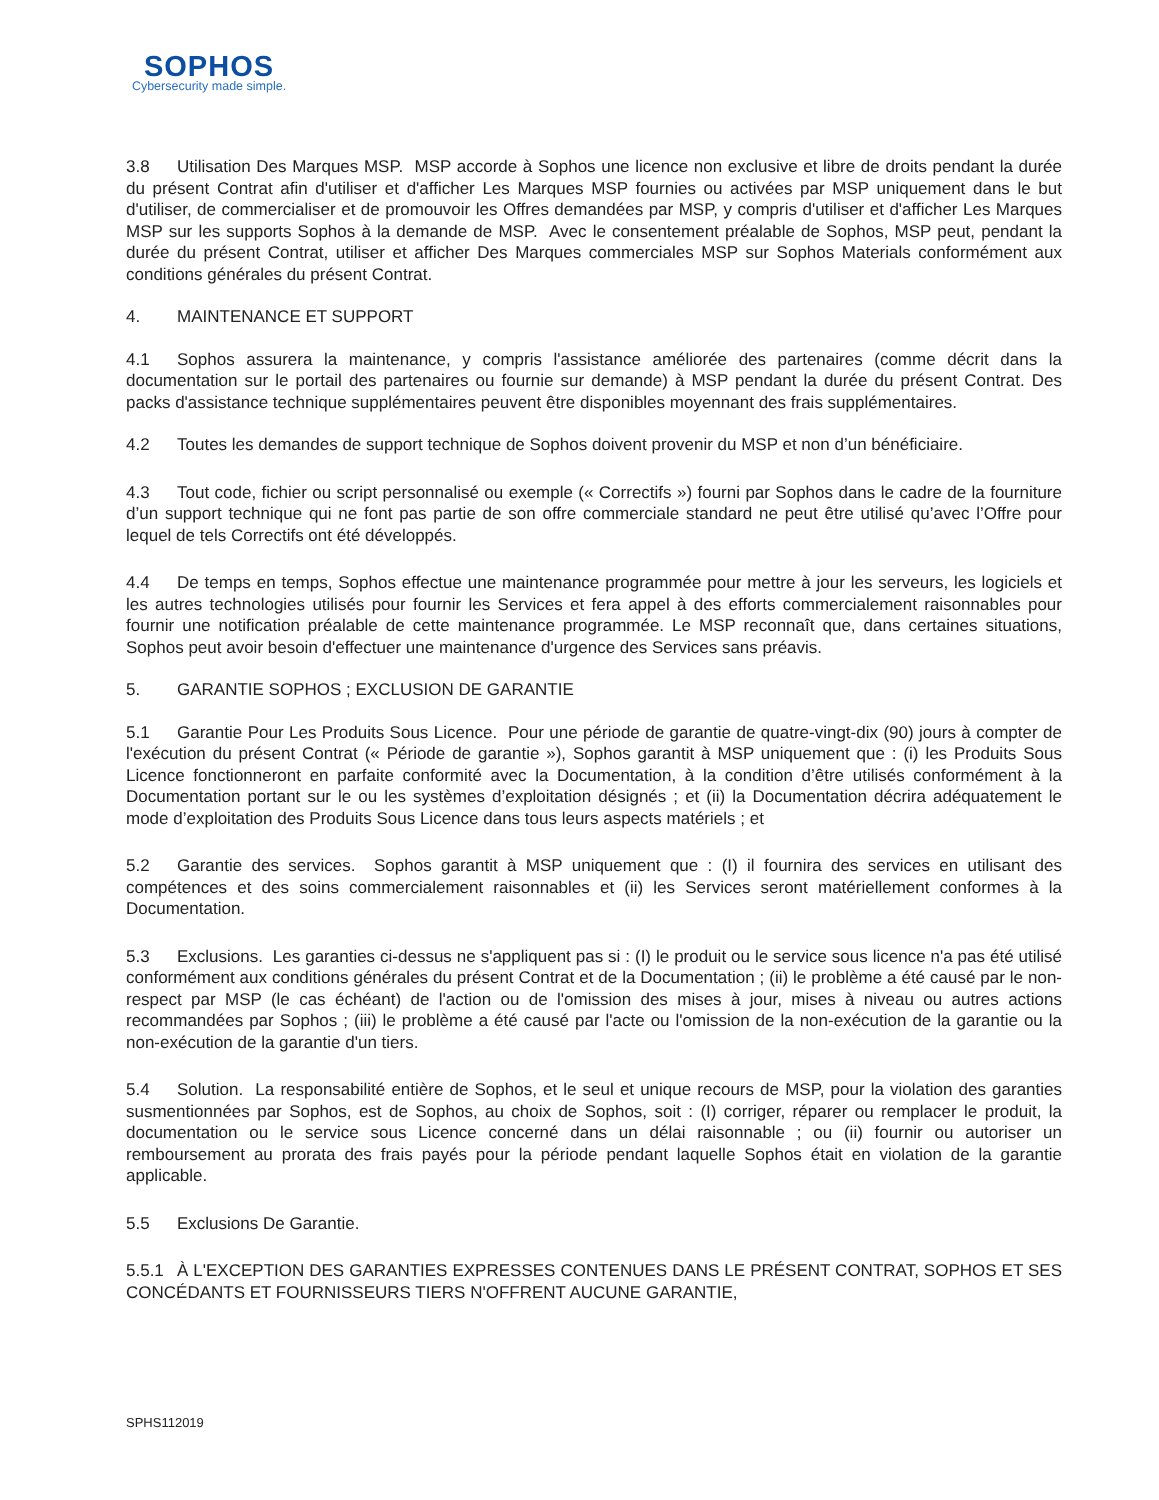SOPHOS
Cybersecurity made simple.
3.8 Utilisation Des Marques MSP. MSP accorde à Sophos une licence non exclusive et libre de droits pendant la durée du présent Contrat afin d'utiliser et d'afficher Les Marques MSP fournies ou activées par MSP uniquement dans le but d'utiliser, de commercialiser et de promouvoir les Offres demandées par MSP, y compris d'utiliser et d'afficher Les Marques MSP sur les supports Sophos à la demande de MSP. Avec le consentement préalable de Sophos, MSP peut, pendant la durée du présent Contrat, utiliser et afficher Des Marques commerciales MSP sur Sophos Materials conformément aux conditions générales du présent Contrat.
4. MAINTENANCE ET SUPPORT
4.1 Sophos assurera la maintenance, y compris l'assistance améliorée des partenaires (comme décrit dans la documentation sur le portail des partenaires ou fournie sur demande) à MSP pendant la durée du présent Contrat. Des packs d'assistance technique supplémentaires peuvent être disponibles moyennant des frais supplémentaires.
4.2 Toutes les demandes de support technique de Sophos doivent provenir du MSP et non d’un bénéficiaire.
4.3 Tout code, fichier ou script personnalisé ou exemple (« Correctifs ») fourni par Sophos dans le cadre de la fourniture d’un support technique qui ne font pas partie de son offre commerciale standard ne peut être utilisé qu’avec l’Offre pour lequel de tels Correctifs ont été développés.
4.4 De temps en temps, Sophos effectue une maintenance programmée pour mettre à jour les serveurs, les logiciels et les autres technologies utilisés pour fournir les Services et fera appel à des efforts commercialement raisonnables pour fournir une notification préalable de cette maintenance programmée. Le MSP reconnaît que, dans certaines situations, Sophos peut avoir besoin d'effectuer une maintenance d'urgence des Services sans préavis.
5. GARANTIE SOPHOS ; EXCLUSION DE GARANTIE
5.1 Garantie Pour Les Produits Sous Licence. Pour une période de garantie de quatre-vingt-dix (90) jours à compter de l'exécution du présent Contrat (« Période de garantie »), Sophos garantit à MSP uniquement que : (i) les Produits Sous Licence fonctionneront en parfaite conformité avec la Documentation, à la condition d’être utilisés conformément à la Documentation portant sur le ou les systèmes d’exploitation désignés ; et (ii) la Documentation décrira adéquatement le mode d’exploitation des Produits Sous Licence dans tous leurs aspects matériels ; et
5.2 Garantie des services. Sophos garantit à MSP uniquement que : (I) il fournira des services en utilisant des compétences et des soins commercialement raisonnables et (ii) les Services seront matériellement conformes à la Documentation.
5.3 Exclusions. Les garanties ci-dessus ne s'appliquent pas si : (I) le produit ou le service sous licence n'a pas été utilisé conformément aux conditions générales du présent Contrat et de la Documentation ; (ii) le problème a été causé par le non-respect par MSP (le cas échéant) de l'action ou de l'omission des mises à jour, mises à niveau ou autres actions recommandées par Sophos ; (iii) le problème a été causé par l'acte ou l'omission de la non-exécution de la garantie ou la non-exécution de la garantie d'un tiers.
5.4 Solution. La responsabilité entière de Sophos, et le seul et unique recours de MSP, pour la violation des garanties susmentionnées par Sophos, est de Sophos, au choix de Sophos, soit : (I) corriger, réparer ou remplacer le produit, la documentation ou le service sous Licence concerné dans un délai raisonnable ; ou (ii) fournir ou autoriser un remboursement au prorata des frais payés pour la période pendant laquelle Sophos était en violation de la garantie applicable.
5.5 Exclusions De Garantie.
5.5.1 À L'EXCEPTION DES GARANTIES EXPRESSES CONTENUES DANS LE PRÉSENT CONTRAT, SOPHOS ET SES CONCÉDANTS ET FOURNISSEURS TIERS N'OFFRENT AUCUNE GARANTIE,
SPHS112019